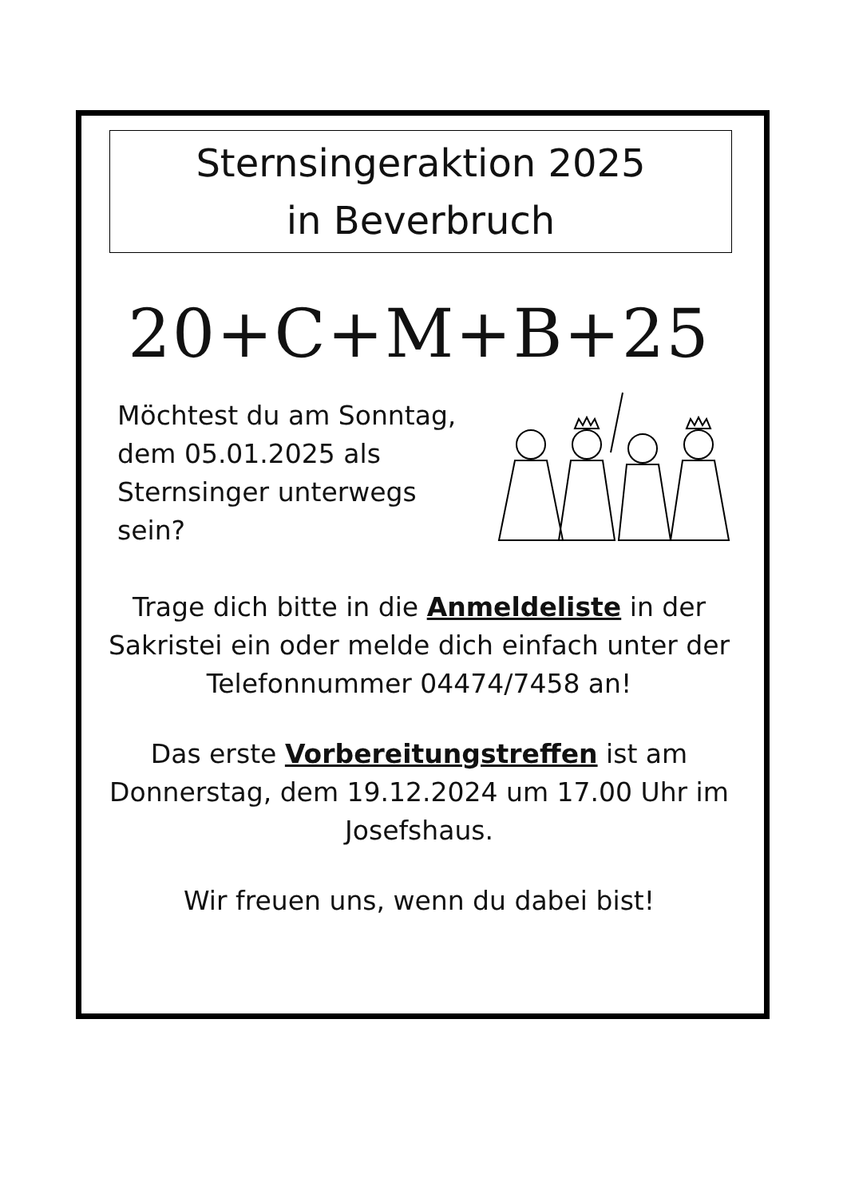Sternsingeraktion 2025
in Beverbruch
20+C+M+B+25
Möchtest du am Sonntag, dem 05.01.2025 als Sternsinger unterwegs sein?
Trage dich bitte in die Anmeldeliste in der Sakristei ein oder melde dich einfach unter der Telefonnummer 04474/7458 an!
Das erste Vorbereitungstreffen ist am Donnerstag, dem 19.12.2024 um 17.00 Uhr im Josefshaus.
Wir freuen uns, wenn du dabei bist!